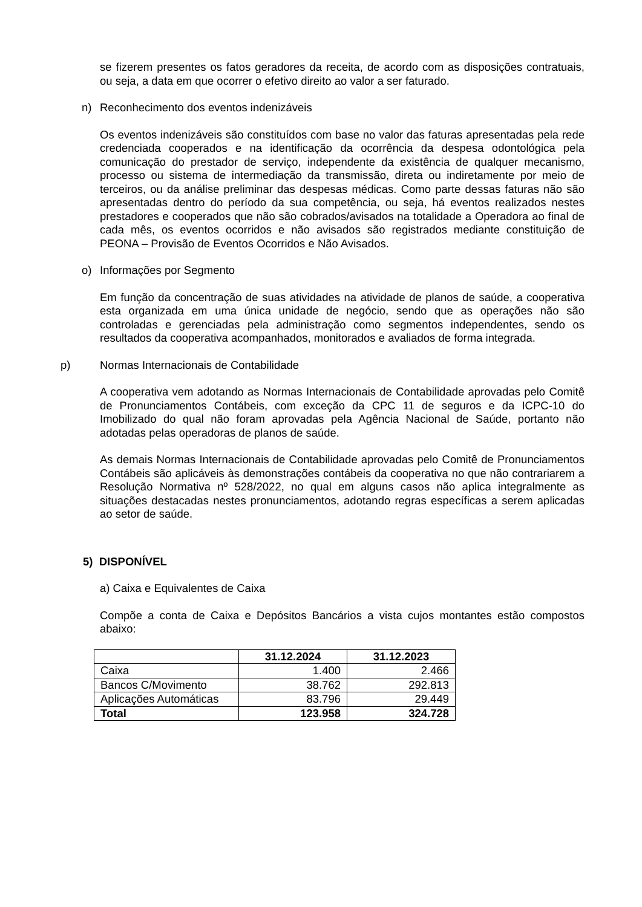se fizerem presentes os fatos geradores da receita, de acordo com as disposições contratuais, ou seja, a data em que ocorrer o efetivo direito ao valor a ser faturado.
n) Reconhecimento dos eventos indenizáveis
Os eventos indenizáveis são constituídos com base no valor das faturas apresentadas pela rede credenciada cooperados e na identificação da ocorrência da despesa odontológica pela comunicação do prestador de serviço, independente da existência de qualquer mecanismo, processo ou sistema de intermediação da transmissão, direta ou indiretamente por meio de terceiros, ou da análise preliminar das despesas médicas. Como parte dessas faturas não são apresentadas dentro do período da sua competência, ou seja, há eventos realizados nestes prestadores e cooperados que não são cobrados/avisados na totalidade a Operadora ao final de cada mês, os eventos ocorridos e não avisados são registrados mediante constituição de PEONA – Provisão de Eventos Ocorridos e Não Avisados.
o) Informações por Segmento
Em função da concentração de suas atividades na atividade de planos de saúde, a cooperativa esta organizada em uma única unidade de negócio, sendo que as operações não são controladas e gerenciadas pela administração como segmentos independentes, sendo os resultados da cooperativa acompanhados, monitorados e avaliados de forma integrada.
p) Normas Internacionais de Contabilidade
A cooperativa vem adotando as Normas Internacionais de Contabilidade aprovadas pelo Comitê de Pronunciamentos Contábeis, com exceção da CPC 11 de seguros e da ICPC-10 do Imobilizado do qual não foram aprovadas pela Agência Nacional de Saúde, portanto não adotadas pelas operadoras de planos de saúde.
As demais Normas Internacionais de Contabilidade aprovadas pelo Comitê de Pronunciamentos Contábeis são aplicáveis às demonstrações contábeis da cooperativa no que não contrariarem a Resolução Normativa nº 528/2022, no qual em alguns casos não aplica integralmente as situações destacadas nestes pronunciamentos, adotando regras específicas a serem aplicadas ao setor de saúde.
5) DISPONÍVEL
a) Caixa e Equivalentes de Caixa
Compõe a conta de Caixa e Depósitos Bancários a vista cujos montantes estão compostos abaixo:
| | 31.12.2024 | 31.12.2023 |
| --- | --- | --- |
| Caixa | 1.400 | 2.466 |
| Bancos C/Movimento | 38.762 | 292.813 |
| Aplicações Automáticas | 83.796 | 29.449 |
| Total | 123.958 | 324.728 |